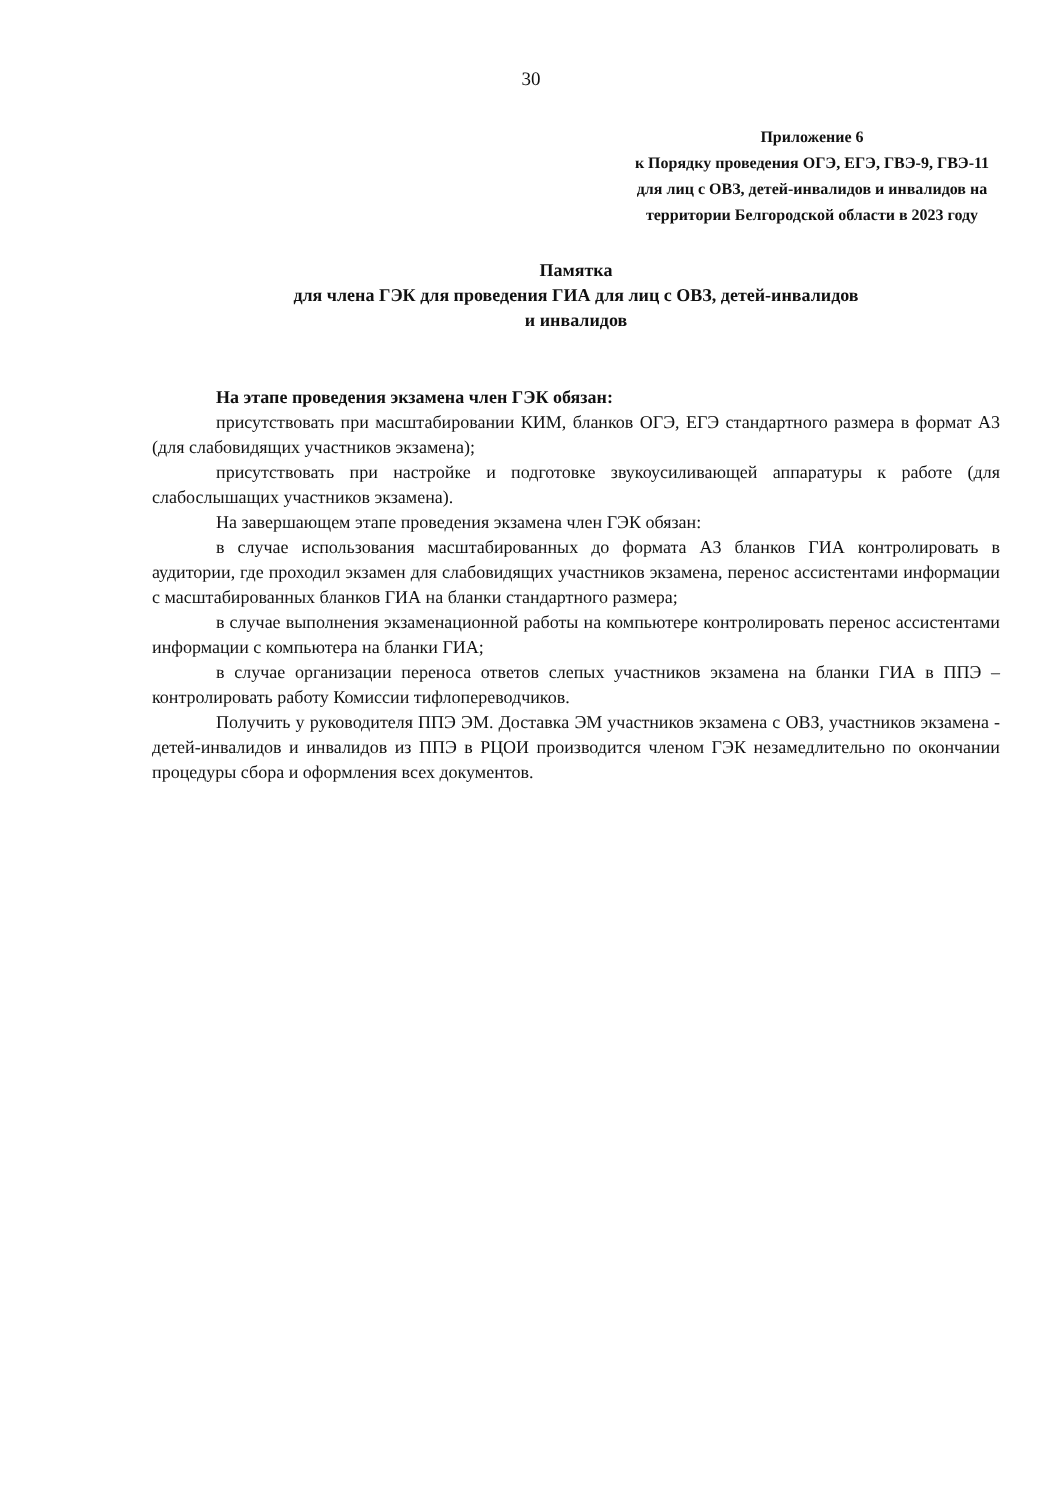30
Приложение 6
к Порядку проведения ОГЭ, ЕГЭ, ГВЭ-9, ГВЭ-11 для лиц с ОВЗ, детей-инвалидов и инвалидов на территории Белгородской области в 2023 году
Памятка
для члена ГЭК для проведения ГИА для лиц с ОВЗ, детей-инвалидов
и инвалидов
На этапе проведения экзамена член ГЭК обязан:
присутствовать при масштабировании КИМ, бланков ОГЭ, ЕГЭ стандартного размера в формат А3 (для слабовидящих участников экзамена);
присутствовать при настройке и подготовке звукоусиливающей аппаратуры к работе (для слабослышащих участников экзамена).
На завершающем этапе проведения экзамена член ГЭК обязан:
в случае использования масштабированных до формата А3 бланков ГИА контролировать в аудитории, где проходил экзамен для слабовидящих участников экзамена, перенос ассистентами информации с масштабированных бланков ГИА на бланки стандартного размера;
в случае выполнения экзаменационной работы на компьютере контролировать перенос ассистентами информации с компьютера на бланки ГИА;
в случае организации переноса ответов слепых участников экзамена на бланки ГИА в ППЭ – контролировать работу Комиссии тифлопереводчиков.
Получить у руководителя ППЭ ЭМ. Доставка ЭМ участников экзамена с ОВЗ, участников экзамена - детей-инвалидов и инвалидов из ППЭ в РЦОИ производится членом ГЭК незамедлительно по окончании процедуры сбора и оформления всех документов.